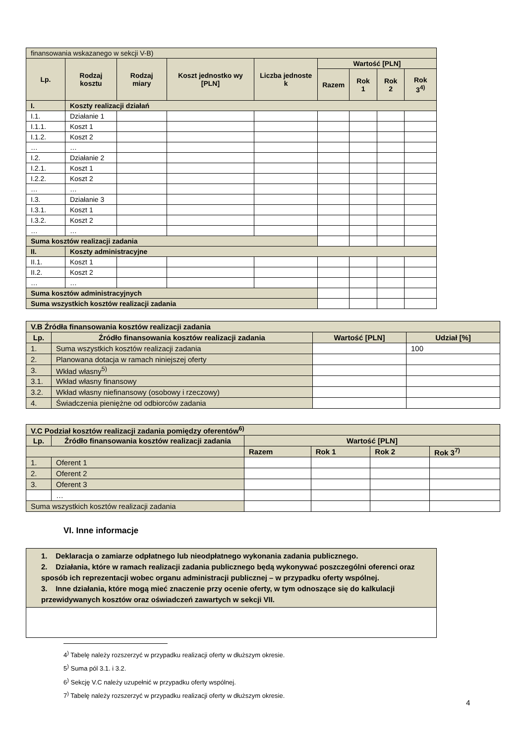| finansowania wskazanego w sekcji V-B) | | | | | | | | |
| Lp. | Rodzaj kosztu | Rodzaj miary | Koszt jednostko wy [PLN] | Liczba jednoste k | Wartość [PLN] | | | |
| | | | | | Razem | Rok 1 | Rok 2 | Rok 3<sup>4)</sup> |
| I. | Koszty realizacji działań | | | | | | | |
| I.1. | Działanie 1 | | | | | | | |
| I.1.1. | Koszt 1 | | | | | | | |
| I.1.2. | Koszt 2 | | | | | | | |
| … | … | | | | | | | |
| I.2. | Działanie 2 | | | | | | | |
| I.2.1. | Koszt 1 | | | | | | | |
| I.2.2. | Koszt 2 | | | | | | | |
| … | … | | | | | | | |
| I.3. | Działanie 3 | | | | | | | |
| I.3.1. | Koszt 1 | | | | | | | |
| I.3.2. | Koszt 2 | | | | | | | |
| … | … | | | | | | | |
| Suma kosztów realizacji zadania | | | | | | | | |
| II. | Koszty administracyjne | | | | | | | |
| II.1. | Koszt 1 | | | | | | | |
| II.2. | Koszt 2 | | | | | | | |
| … | … | | | | | | | |
| Suma kosztów administracyjnych | | | | | | | | |
| Suma wszystkich kosztów realizacji zadania | | | | | | | | |
| V.B Źródła finansowania kosztów realizacji zadania | | | |
| Lp. | Źródło finansowania kosztów realizacji zadania | Wartość [PLN] | Udział [%] |
| 1. | Suma wszystkich kosztów realizacji zadania | | 100 |
| 2. | Planowana dotacja w ramach niniejszej oferty | | |
| 3. | Wkład własny<sup>5)</sup> | | |
| 3.1. | Wkład własny finansowy | | |
| 3.2. | Wkład własny niefinansowy (osobowy i rzeczowy) | | |
| 4. | Świadczenia pieniężne od odbiorców zadania | | |
| V.C Podział kosztów realizacji zadania pomiędzy oferentów<sup>6)</sup> | | | | | |
| Lp. | Źródło finansowania kosztów realizacji zadania | Wartość [PLN] | | | |
| | | Razem | Rok 1 | Rok 2 | Rok 3<sup>7)</sup> |
| 1. | Oferent 1 | | | | |
| 2. | Oferent 2 | | | | |
| 3. | Oferent 3 | | | | |
| | … | | | | |
| Suma wszystkich kosztów realizacji zadania | | | | | |
VI. Inne informacje
1. Deklaracja o zamiarze odpłatnego lub nieodpłatnego wykonania zadania publicznego.
2. Działania, które w ramach realizacji zadania publicznego będą wykonywać poszczególni oferenci oraz sposób ich reprezentacji wobec organu administracji publicznej – w przypadku oferty wspólnej.
3. Inne działania, które mogą mieć znaczenie przy ocenie oferty, w tym odnoszące się do kalkulacji przewidywanych kosztów oraz oświadczeń zawartych w sekcji VII.
4<sup>)</sup> Tabelę należy rozszerzyć w przypadku realizacji oferty w dłuższym okresie.
5<sup>)</sup> Suma pól 3.1. i 3.2.
6<sup>)</sup> Sekcję V.C należy uzupełnić w przypadku oferty wspólnej.
7<sup>)</sup> Tabelę należy rozszerzyć w przypadku realizacji oferty w dłuższym okresie.
4